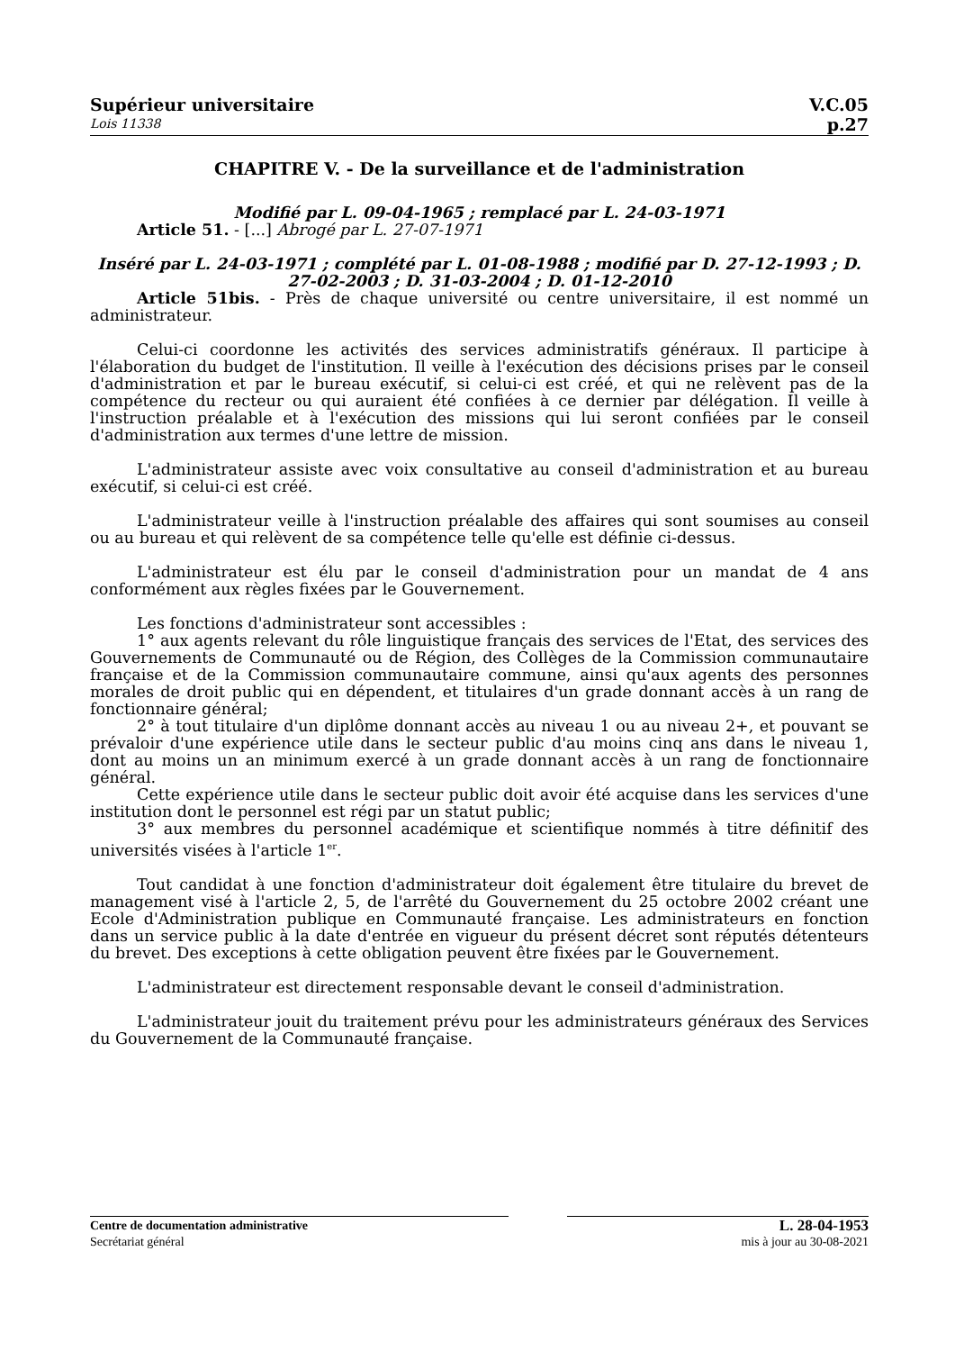Supérieur universitaire
Lois 11338
V.C.05
p.27
CHAPITRE V. - De la surveillance et de l'administration
Modifié par L. 09-04-1965 ; remplacé par L. 24-03-1971
Article 51. - [...] Abrogé par L. 27-07-1971
Inséré par L. 24-03-1971 ; complété par L. 01-08-1988 ; modifié par D. 27-12-1993 ; D. 27-02-2003 ; D. 31-03-2004 ; D. 01-12-2010
Article 51bis. - Près de chaque université ou centre universitaire, il est nommé un administrateur.
Celui-ci coordonne les activités des services administratifs généraux. Il participe à l'élaboration du budget de l'institution. Il veille à l'exécution des décisions prises par le conseil d'administration et par le bureau exécutif, si celui-ci est créé, et qui ne relèvent pas de la compétence du recteur ou qui auraient été confiées à ce dernier par délégation. Il veille à l'instruction préalable et à l'exécution des missions qui lui seront confiées par le conseil d'administration aux termes d'une lettre de mission.
L'administrateur assiste avec voix consultative au conseil d'administration et au bureau exécutif, si celui-ci est créé.
L'administrateur veille à l'instruction préalable des affaires qui sont soumises au conseil ou au bureau et qui relèvent de sa compétence telle qu'elle est définie ci-dessus.
L'administrateur est élu par le conseil d'administration pour un mandat de 4 ans conformément aux règles fixées par le Gouvernement.
Les fonctions d'administrateur sont accessibles :
1° aux agents relevant du rôle linguistique français des services de l'Etat, des services des Gouvernements de Communauté ou de Région, des Collèges de la Commission communautaire française et de la Commission communautaire commune, ainsi qu'aux agents des personnes morales de droit public qui en dépendent, et titulaires d'un grade donnant accès à un rang de fonctionnaire général;
2° à tout titulaire d'un diplôme donnant accès au niveau 1 ou au niveau 2+, et pouvant se prévaloir d'une expérience utile dans le secteur public d'au moins cinq ans dans le niveau 1, dont au moins un an minimum exercé à un grade donnant accès à un rang de fonctionnaire général.
Cette expérience utile dans le secteur public doit avoir été acquise dans les services d'une institution dont le personnel est régi par un statut public;
3° aux membres du personnel académique et scientifique nommés à titre définitif des universités visées à l'article 1<sup>er</sup>.
Tout candidat à une fonction d'administrateur doit également être titulaire du brevet de management visé à l'article 2, 5, de l'arrêté du Gouvernement du 25 octobre 2002 créant une Ecole d'Administration publique en Communauté française. Les administrateurs en fonction dans un service public à la date d'entrée en vigueur du présent décret sont réputés détenteurs du brevet. Des exceptions à cette obligation peuvent être fixées par le Gouvernement.
L'administrateur est directement responsable devant le conseil d'administration.
L'administrateur jouit du traitement prévu pour les administrateurs généraux des Services du Gouvernement de la Communauté française.
Centre de documentation administrative
Secrétariat général
L. 28-04-1953
mis à jour au 30-08-2021